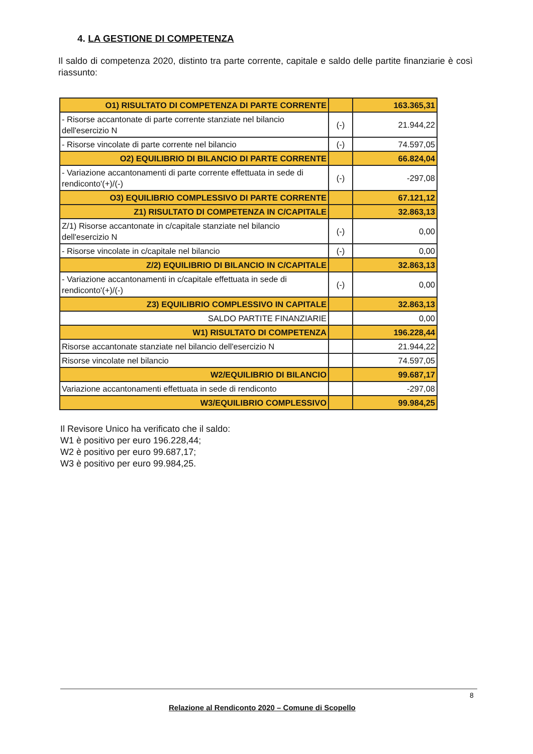4. LA GESTIONE DI COMPETENZA
Il saldo di competenza 2020, distinto tra parte corrente, capitale e saldo delle partite finanziarie è così riassunto:
| O1) RISULTATO DI COMPETENZA DI PARTE CORRENTE | | 163.365,31 |
| - Risorse accantonate di parte corrente stanziate nel bilancio dell'esercizio N | (-) | 21.944,22 |
| - Risorse vincolate di parte corrente nel bilancio | (-) | 74.597,05 |
| O2) EQUILIBRIO DI BILANCIO DI PARTE CORRENTE | | 66.824,04 |
| - Variazione accantonamenti di parte corrente effettuata in sede di rendiconto'(+)/(-) | (-) | -297,08 |
| O3) EQUILIBRIO COMPLESSIVO DI PARTE CORRENTE | | 67.121,12 |
| Z1) RISULTATO DI COMPETENZA IN C/CAPITALE | | 32.863,13 |
| Z/1) Risorse accantonate in c/capitale stanziate nel bilancio dell'esercizio N | (-) | 0,00 |
| - Risorse vincolate in c/capitale nel bilancio | (-) | 0,00 |
| Z/2) EQUILIBRIO DI BILANCIO IN C/CAPITALE | | 32.863,13 |
| - Variazione accantonamenti in c/capitale effettuata in sede di rendiconto'(+)/(-) | (-) | 0,00 |
| Z3) EQUILIBRIO COMPLESSIVO IN CAPITALE | | 32.863,13 |
| SALDO PARTITE FINANZIARIE | | 0,00 |
| W1) RISULTATO DI COMPETENZA | | 196.228,44 |
| Risorse accantonate stanziate nel bilancio dell'esercizio N | | 21.944,22 |
| Risorse vincolate nel bilancio | | 74.597,05 |
| W2/EQUILIBRIO DI BILANCIO | | 99.687,17 |
| Variazione accantonamenti effettuata in sede di rendiconto | | -297,08 |
| W3/EQUILIBRIO COMPLESSIVO | | 99.984,25 |
Il Revisore Unico ha verificato che il saldo:
W1 è positivo per euro 196.228,44;
W2 è positivo per euro 99.687,17;
W3 è positivo per euro 99.984,25.
Relazione al Rendiconto 2020 – Comune di Scopello 8